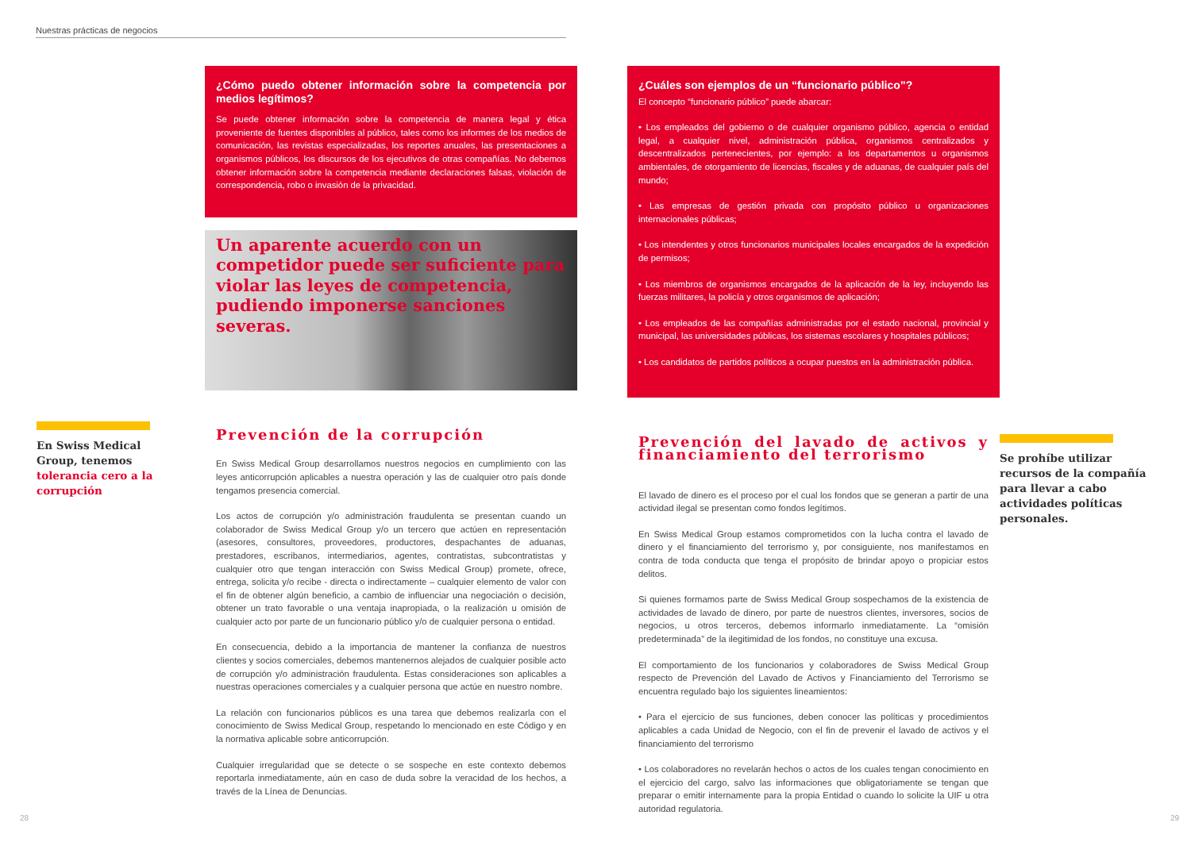Nuestras prácticas de negocios
¿Cómo puedo obtener información sobre la competencia por medios legítimos?
Se puede obtener información sobre la competencia de manera legal y ética proveniente de fuentes disponibles al público, tales como los informes de los medios de comunicación, las revistas especializadas, los reportes anuales, las presentaciones a organismos públicos, los discursos de los ejecutivos de otras compañías. No debemos obtener información sobre la competencia mediante declaraciones falsas, violación de correspondencia, robo o invasión de la privacidad.
Un aparente acuerdo con un competidor puede ser suficiente para violar las leyes de competencia, pudiendo imponerse sanciones severas.
Prevención de la corrupción
En Swiss Medical Group desarrollamos nuestros negocios en cumplimiento con las leyes anticorrupción aplicables a nuestra operación y las de cualquier otro país donde tengamos presencia comercial.
Los actos de corrupción y/o administración fraudulenta se presentan cuando un colaborador de Swiss Medical Group y/o un tercero que actúen en representación (asesores, consultores, proveedores, productores, despachantes de aduanas, prestadores, escribanos, intermediarios, agentes, contratistas, subcontratistas y cualquier otro que tengan interacción con Swiss Medical Group) promete, ofrece, entrega, solicita y/o recibe - directa o indirectamente – cualquier elemento de valor con el fin de obtener algún beneficio, a cambio de influenciar una negociación o decisión, obtener un trato favorable o una ventaja inapropiada, o la realización u omisión de cualquier acto por parte de un funcionario público y/o de cualquier persona o entidad.
En consecuencia, debido a la importancia de mantener la confianza de nuestros clientes y socios comerciales, debemos mantenernos alejados de cualquier posible acto de corrupción y/o administración fraudulenta. Estas consideraciones son aplicables a nuestras operaciones comerciales y a cualquier persona que actúe en nuestro nombre.
La relación con funcionarios públicos es una tarea que debemos realizarla con el conocimiento de Swiss Medical Group, respetando lo mencionado en este Código y en la normativa aplicable sobre anticorrupción.
Cualquier irregularidad que se detecte o se sospeche en este contexto debemos reportarla inmediatamente, aún en caso de duda sobre la veracidad de los hechos, a través de la Línea de Denuncias.
En Swiss Medical Group, tenemos tolerancia cero a la corrupción
¿Cuáles son ejemplos de un “funcionario público”?
El concepto “funcionario público” puede abarcar:
• Los empleados del gobierno o de cualquier organismo público, agencia o entidad legal, a cualquier nivel, administración pública, organismos centralizados y descentralizados pertenecientes, por ejemplo: a los departamentos u organismos ambientales, de otorgamiento de licencias, fiscales y de aduanas, de cualquier país del mundo;
• Las empresas de gestión privada con propósito público u organizaciones internacionales públicas;
• Los intendentes y otros funcionarios municipales locales encargados de la expedición de permisos;
• Los miembros de organismos encargados de la aplicación de la ley, incluyendo las fuerzas militares, la policía y otros organismos de aplicación;
• Los empleados de las compañías administradas por el estado nacional, provincial y municipal, las universidades públicas, los sistemas escolares y hospitales públicos;
• Los candidatos de partidos políticos a ocupar puestos en la administración pública.
Prevención del lavado de activos y financiamiento del terrorismo
El lavado de dinero es el proceso por el cual los fondos que se generan a partir de una actividad ilegal se presentan como fondos legítimos.
En Swiss Medical Group estamos comprometidos con la lucha contra el lavado de dinero y el financiamiento del terrorismo y, por consiguiente, nos manifestamos en contra de toda conducta que tenga el propósito de brindar apoyo o propiciar estos delitos.
Si quienes formamos parte de Swiss Medical Group sospechamos de la existencia de actividades de lavado de dinero, por parte de nuestros clientes, inversores, socios de negocios, u otros terceros, debemos informarlo inmediatamente. La “omisión predeterminada” de la ilegitimidad de los fondos, no constituye una excusa.
El comportamiento de los funcionarios y colaboradores de Swiss Medical Group respecto de Prevención del Lavado de Activos y Financiamiento del Terrorismo se encuentra regulado bajo los siguientes lineamientos:
• Para el ejercicio de sus funciones, deben conocer las políticas y procedimientos aplicables a cada Unidad de Negocio, con el fin de prevenir el lavado de activos y el financiamiento del terrorismo
• Los colaboradores no revelarán hechos o actos de los cuales tengan conocimiento en el ejercicio del cargo, salvo las informaciones que obligatoriamente se tengan que preparar o emitir internamente para la propia Entidad o cuando lo solicite la UIF u otra autoridad regulatoria.
Se prohíbe utilizar recursos de la compañía para llevar a cabo actividades políticas personales.
28 29